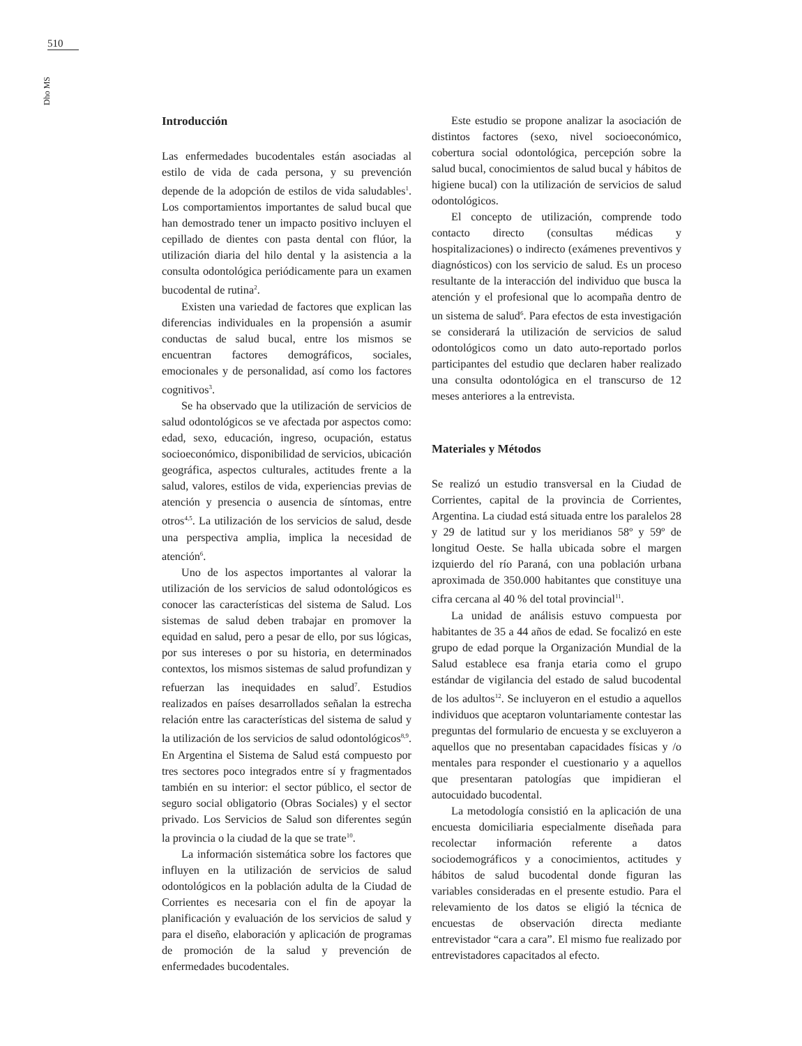510
Dho MS
Introducción
Las enfermedades bucodentales están asociadas al estilo de vida de cada persona, y su prevención depende de la adopción de estilos de vida saludables<sup>1</sup>. Los comportamientos importantes de salud bucal que han demostrado tener un impacto positivo incluyen el cepillado de dientes con pasta dental con flúor, la utilización diaria del hilo dental y la asistencia a la consulta odontológica periódicamente para un examen bucodental de rutina<sup>2</sup>.
Existen una variedad de factores que explican las diferencias individuales en la propensión a asumir conductas de salud bucal, entre los mismos se encuentran factores demográficos, sociales, emocionales y de personalidad, así como los factores cognitivos<sup>3</sup>.
Se ha observado que la utilización de servicios de salud odontológicos se ve afectada por aspectos como: edad, sexo, educación, ingreso, ocupación, estatus socioeconómico, disponibilidad de servicios, ubicación geográfica, aspectos culturales, actitudes frente a la salud, valores, estilos de vida, experiencias previas de atención y presencia o ausencia de síntomas, entre otros<sup>4,5</sup>. La utilización de los servicios de salud, desde una perspectiva amplia, implica la necesidad de atención<sup>6</sup>.
Uno de los aspectos importantes al valorar la utilización de los servicios de salud odontológicos es conocer las características del sistema de Salud. Los sistemas de salud deben trabajar en promover la equidad en salud, pero a pesar de ello, por sus lógicas, por sus intereses o por su historia, en determinados contextos, los mismos sistemas de salud profundizan y refuerzan las inequidades en salud<sup>7</sup>. Estudios realizados en países desarrollados señalan la estrecha relación entre las características del sistema de salud y la utilización de los servicios de salud odontológicos<sup>8,9</sup>. En Argentina el Sistema de Salud está compuesto por tres sectores poco integrados entre sí y fragmentados también en su interior: el sector público, el sector de seguro social obligatorio (Obras Sociales) y el sector privado. Los Servicios de Salud son diferentes según la provincia o la ciudad de la que se trate<sup>10</sup>.
La información sistemática sobre los factores que influyen en la utilización de servicios de salud odontológicos en la población adulta de la Ciudad de Corrientes es necesaria con el fin de apoyar la planificación y evaluación de los servicios de salud y para el diseño, elaboración y aplicación de programas de promoción de la salud y prevención de enfermedades bucodentales.
Este estudio se propone analizar la asociación de distintos factores (sexo, nivel socioeconómico, cobertura social odontológica, percepción sobre la salud bucal, conocimientos de salud bucal y hábitos de higiene bucal) con la utilización de servicios de salud odontológicos.
El concepto de utilización, comprende todo contacto directo (consultas médicas y hospitalizaciones) o indirecto (exámenes preventivos y diagnósticos) con los servicio de salud. Es un proceso resultante de la interacción del individuo que busca la atención y el profesional que lo acompaña dentro de un sistema de salud<sup>6</sup>. Para efectos de esta investigación se considerará la utilización de servicios de salud odontológicos como un dato auto-reportado porlos participantes del estudio que declaren haber realizado una consulta odontológica en el transcurso de 12 meses anteriores a la entrevista.
Materiales y Métodos
Se realizó un estudio transversal en la Ciudad de Corrientes, capital de la provincia de Corrientes, Argentina. La ciudad está situada entre los paralelos 28 y 29 de latitud sur y los meridianos 58º y 59º de longitud Oeste. Se halla ubicada sobre el margen izquierdo del río Paraná, con una población urbana aproximada de 350.000 habitantes que constituye una cifra cercana al 40 % del total provincial<sup>11</sup>.
La unidad de análisis estuvo compuesta por habitantes de 35 a 44 años de edad. Se focalizó en este grupo de edad porque la Organización Mundial de la Salud establece esa franja etaria como el grupo estándar de vigilancia del estado de salud bucodental de los adultos<sup>12</sup>. Se incluyeron en el estudio a aquellos individuos que aceptaron voluntariamente contestar las preguntas del formulario de encuesta y se excluyeron a aquellos que no presentaban capacidades físicas y /o mentales para responder el cuestionario y a aquellos que presentaran patologías que impidieran el autocuidado bucodental.
La metodología consistió en la aplicación de una encuesta domiciliaria especialmente diseñada para recolectar información referente a datos sociodemográficos y a conocimientos, actitudes y hábitos de salud bucodental donde figuran las variables consideradas en el presente estudio. Para el relevamiento de los datos se eligió la técnica de encuestas de observación directa mediante entrevistador “cara a cara”. El mismo fue realizado por entrevistadores capacitados al efecto.